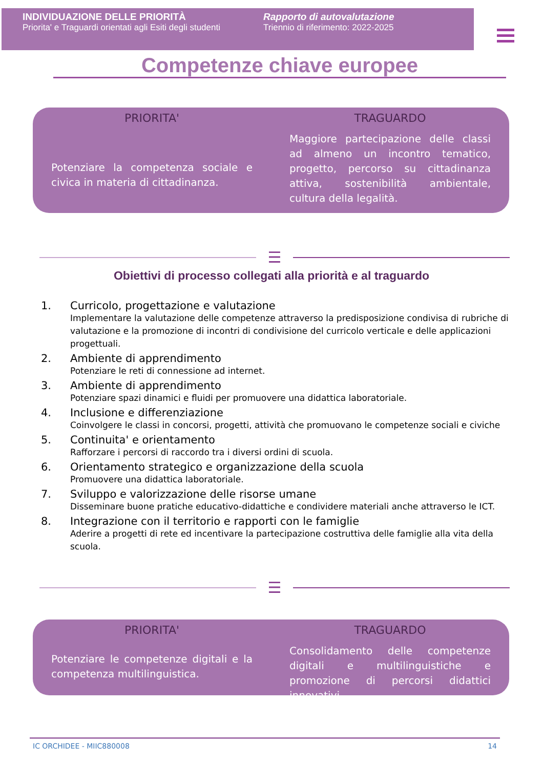INDIVIDUAZIONE DELLE PRIORITÀ
Priorita' e Traguardi orientati agli Esiti degli studenti
Rapporto di autovalutazione
Triennio di riferimento: 2022-2025
Competenze chiave europee
PRIORITA'
Potenziare la competenza sociale e civica in materia di cittadinanza.
TRAGUARDO
Maggiore partecipazione delle classi ad almeno un incontro tematico, progetto, percorso su cittadinanza attiva, sostenibilità ambientale, cultura della legalità.
☰
Obiettivi di processo collegati alla priorità e al traguardo
1. Curricolo, progettazione e valutazione
Implementare la valutazione delle competenze attraverso la predisposizione condivisa di rubriche di valutazione e la promozione di incontri di condivisione del curricolo verticale e delle applicazioni progettuali.
2. Ambiente di apprendimento
Potenziare le reti di connessione ad internet.
3. Ambiente di apprendimento
Potenziare spazi dinamici e fluidi per promuovere una didattica laboratoriale.
4. Inclusione e differenziazione
Coinvolgere le classi in concorsi, progetti, attività che promuovano le competenze sociali e civiche
5. Continuita' e orientamento
Rafforzare i percorsi di raccordo tra i diversi ordini di scuola.
6. Orientamento strategico e organizzazione della scuola
Promuovere una didattica laboratoriale.
7. Sviluppo e valorizzazione delle risorse umane
Disseminare buone pratiche educativo-didattiche e condividere materiali anche attraverso le ICT.
8. Integrazione con il territorio e rapporti con le famiglie
Aderire a progetti di rete ed incentivare la partecipazione costruttiva delle famiglie alla vita della scuola.
☰
PRIORITA'
Potenziare le competenze digitali e la competenza multilinguistica.
TRAGUARDO
Consolidamento delle competenze digitali e multilinguistiche e promozione di percorsi didattici innovativi.
IC ORCHIDEE - MIIC880008 14